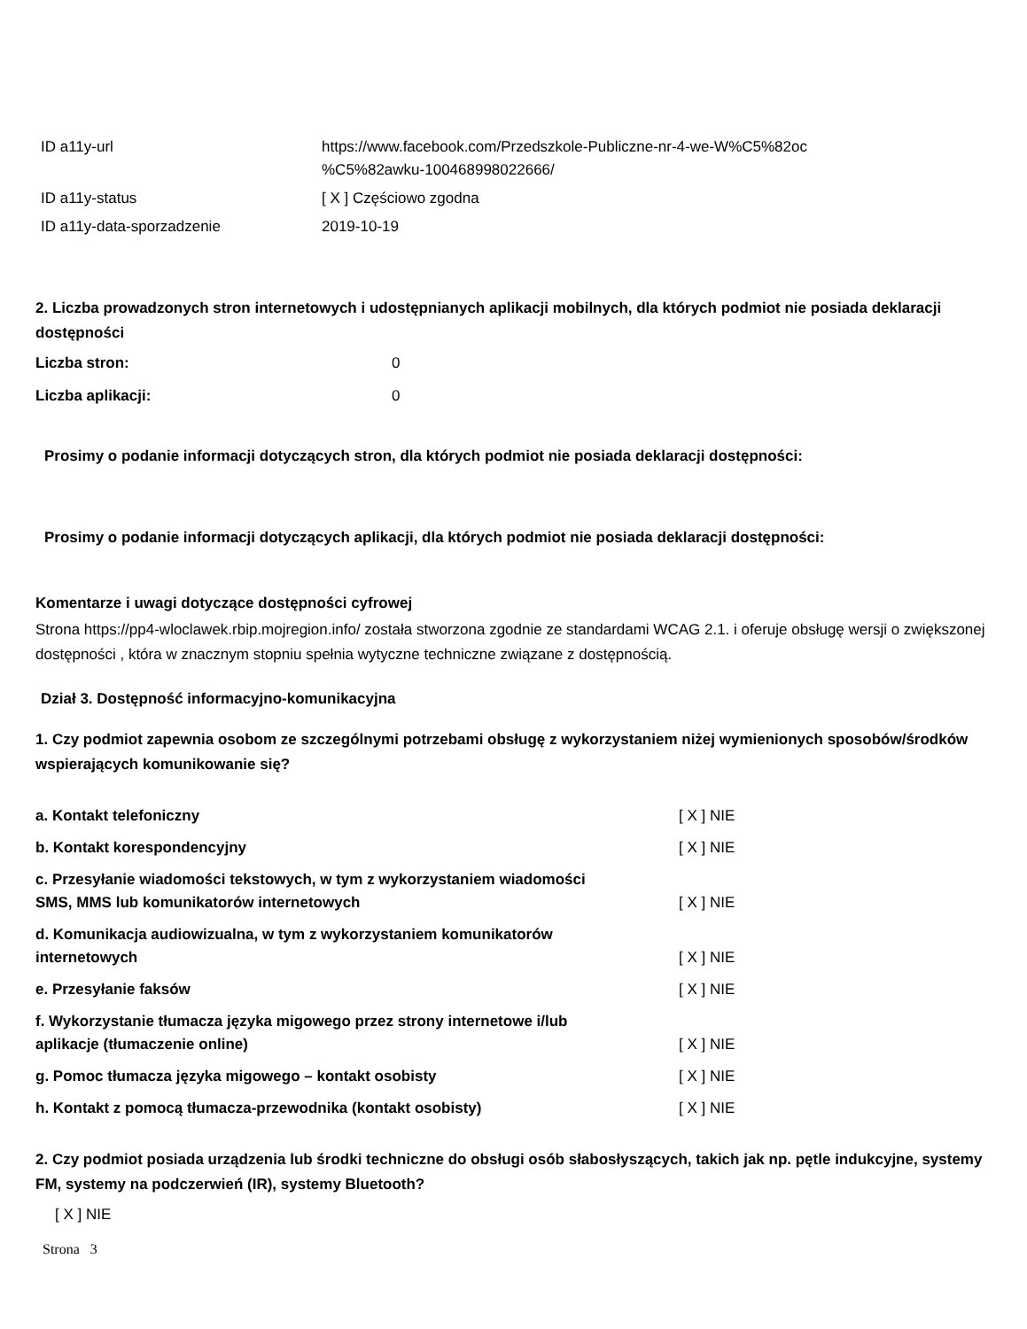| ID a11y-url | https://www.facebook.com/Przedszkole-Publiczne-nr-4-we-W%C5%82oc %C5%82awku-100468998022666/ |
| ID a11y-status | [ X ] Częściowo zgodna |
| ID a11y-data-sporzadzenie | 2019-10-19 |
2. Liczba prowadzonych stron internetowych i udostępnianych aplikacji mobilnych, dla których podmiot nie posiada deklaracji dostępności
| Liczba stron: | 0 |
| Liczba aplikacji: | 0 |
Prosimy o podanie informacji dotyczących stron, dla których podmiot nie posiada deklaracji dostępności:
Prosimy o podanie informacji dotyczących aplikacji, dla których podmiot nie posiada deklaracji dostępności:
Komentarze i uwagi dotyczące dostępności cyfrowej
Strona https://pp4-wloclawek.rbip.mojregion.info/ została stworzona zgodnie ze standardami WCAG 2.1. i oferuje obsługę wersji o zwiększonej dostępności , która w znacznym stopniu spełnia wytyczne techniczne związane z dostępnością.
Dział 3. Dostępność informacyjno-komunikacyjna
1. Czy podmiot zapewnia osobom ze szczególnymi potrzebami obsługę z wykorzystaniem niżej wymienionych sposobów/środków wspierających komunikowanie się?
| a. Kontakt telefoniczny | [ X ] NIE |
| b. Kontakt korespondencyjny | [ X ] NIE |
| c. Przesyłanie wiadomości tekstowych, w tym z wykorzystaniem wiadomości SMS, MMS lub komunikatorów internetowych | [ X ] NIE |
| d. Komunikacja audiowizualna, w tym z wykorzystaniem komunikatorów internetowych | [ X ] NIE |
| e. Przesyłanie faksów | [ X ] NIE |
| f. Wykorzystanie tłumacza języka migowego przez strony internetowe i/lub aplikacje (tłumaczenie online) | [ X ] NIE |
| g. Pomoc tłumacza języka migowego – kontakt osobisty | [ X ] NIE |
| h. Kontakt z pomocą tłumacza-przewodnika (kontakt osobisty) | [ X ] NIE |
2. Czy podmiot posiada urządzenia lub środki techniczne do obsługi osób słabosłyszących, takich jak np. pętle indukcyjne, systemy FM, systemy na podczerwień (IR), systemy Bluetooth?
[ X ] NIE
Strona 3